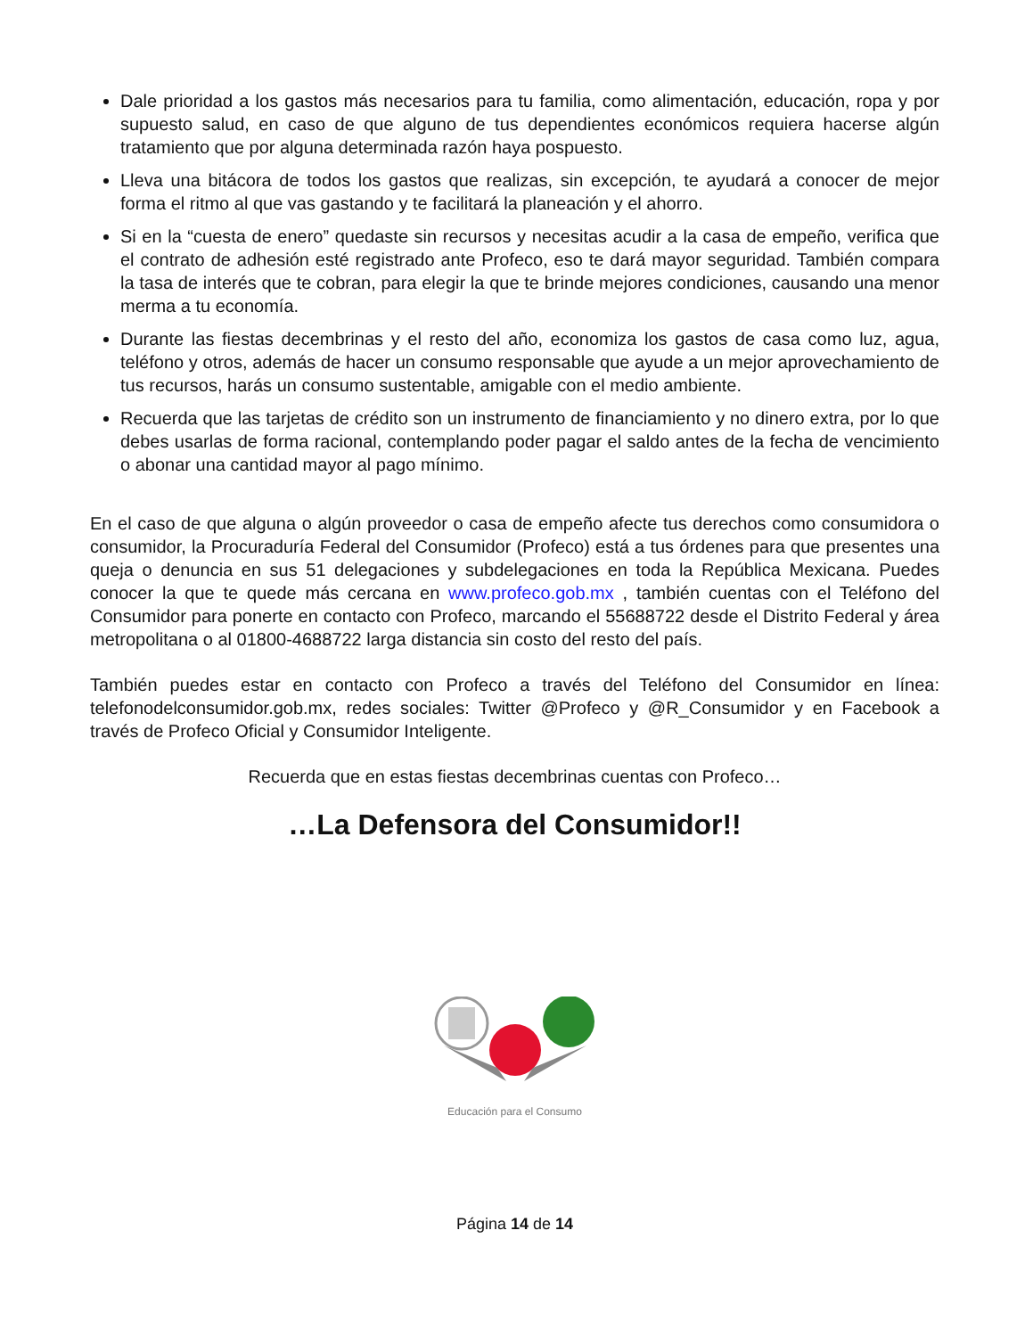Dale prioridad a los gastos más necesarios para tu familia, como alimentación, educación, ropa y por supuesto salud, en caso de que alguno de tus dependientes económicos requiera hacerse algún tratamiento que por alguna determinada razón haya pospuesto.
Lleva una bitácora de todos los gastos que realizas, sin excepción, te ayudará a conocer de mejor forma el ritmo al que vas gastando y te facilitará la planeación y el ahorro.
Si en la “cuesta de enero” quedaste sin recursos y necesitas acudir a la casa de empeño, verifica que el contrato de adhesión esté registrado ante Profeco, eso te dará mayor seguridad. También compara la tasa de interés que te cobran, para elegir la que te brinde mejores condiciones, causando una menor merma a tu economía.
Durante las fiestas decembrinas y el resto del año, economiza los gastos de casa como luz, agua, teléfono y otros, además de hacer un consumo responsable que ayude a un mejor aprovechamiento de tus recursos, harás un consumo sustentable, amigable con el medio ambiente.
Recuerda que las tarjetas de crédito son un instrumento de financiamiento y no dinero extra, por lo que debes usarlas de forma racional, contemplando poder pagar el saldo antes de la fecha de vencimiento o abonar una cantidad mayor al pago mínimo.
En el caso de que alguna o algún proveedor o casa de empeño afecte tus derechos como consumidora o consumidor, la Procuraduría Federal del Consumidor (Profeco) está a tus órdenes para que presentes una queja o denuncia en sus 51 delegaciones y subdelegaciones en toda la República Mexicana. Puedes conocer la que te quede más cercana en www.profeco.gob.mx , también cuentas con el Teléfono del Consumidor para ponerte en contacto con Profeco, marcando el 55688722 desde el Distrito Federal y área metropolitana o al 01800-4688722 larga distancia sin costo del resto del país.
También puedes estar en contacto con Profeco a través del Teléfono del Consumidor en línea: telefonodelconsumidor.gob.mx, redes sociales: Twitter @Profeco y @R_Consumidor y en Facebook a través de Profeco Oficial y Consumidor Inteligente.
Recuerda que en estas fiestas decembrinas cuentas con Profeco…
…La Defensora del Consumidor!!
Educación para el Consumo
Página 14 de 14